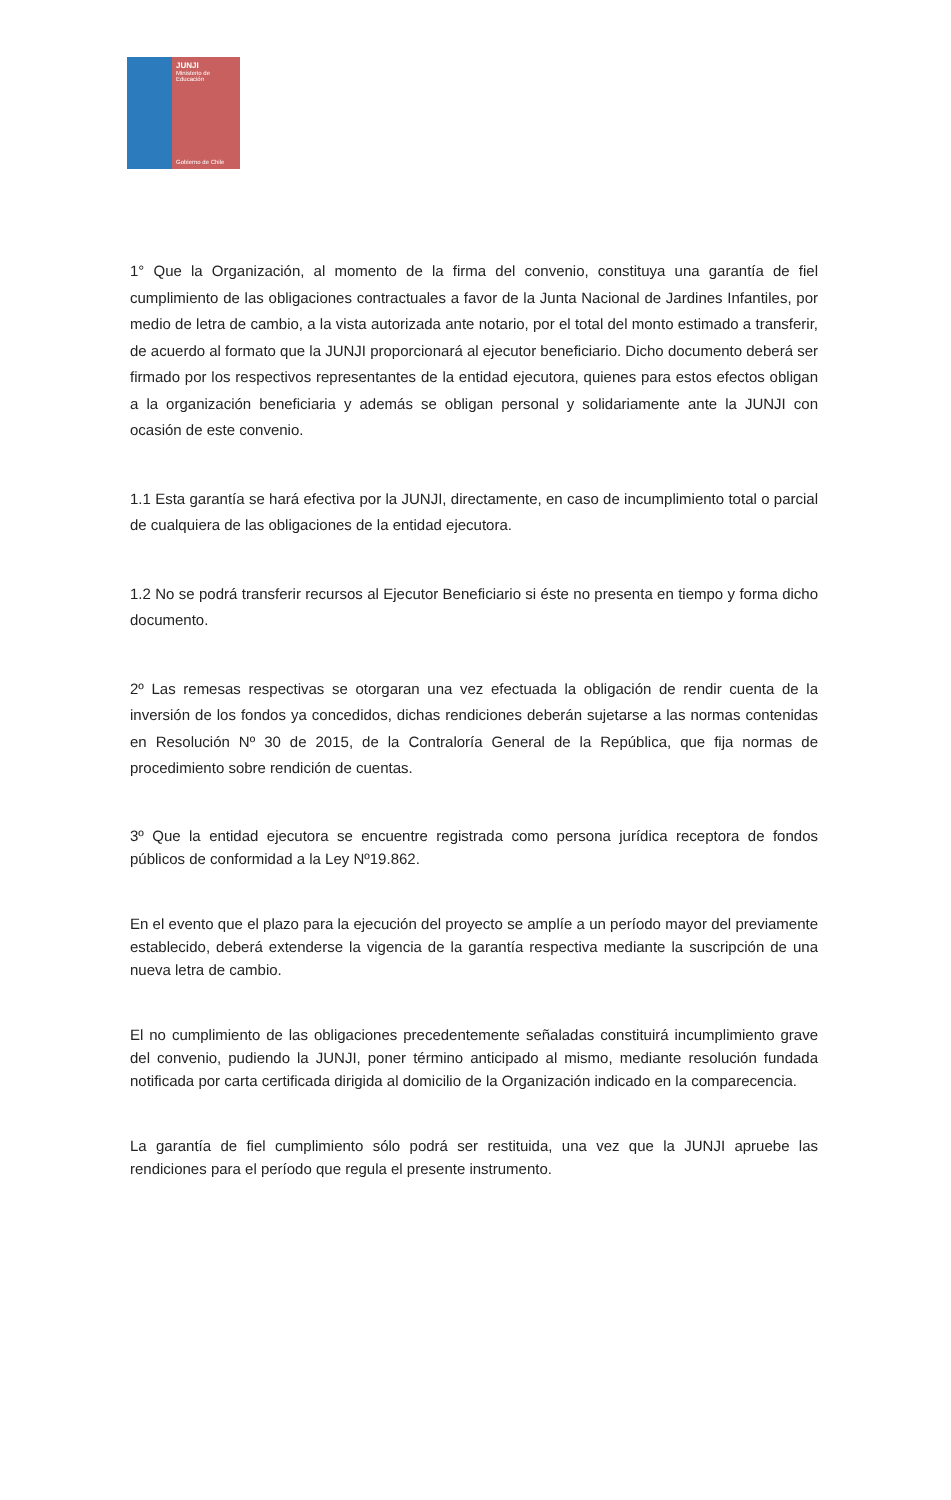JUNJI
Ministerio de
Educación
Gobierno de Chile
1° Que la Organización, al momento de la firma del convenio, constituya una garantía de fiel cumplimiento de las obligaciones contractuales a favor de la Junta Nacional de Jardines Infantiles, por medio de letra de cambio, a la vista autorizada ante notario, por el total del monto estimado a transferir, de acuerdo al formato que la JUNJI proporcionará al ejecutor beneficiario. Dicho documento deberá ser firmado por los respectivos representantes de la entidad ejecutora, quienes para estos efectos obligan a la organización beneficiaria y además se obligan personal y solidariamente ante la JUNJI con ocasión de este convenio.
1.1 Esta garantía se hará efectiva por la JUNJI, directamente, en caso de incumplimiento total o parcial de cualquiera de las obligaciones de la entidad ejecutora.
1.2 No se podrá transferir recursos al Ejecutor Beneficiario si éste no presenta en tiempo y forma dicho documento.
2º Las remesas respectivas se otorgaran una vez efectuada la obligación de rendir cuenta de la inversión de los fondos ya concedidos, dichas rendiciones deberán sujetarse a las normas contenidas en Resolución Nº 30 de 2015, de la Contraloría General de la República, que fija normas de procedimiento sobre rendición de cuentas.
3º Que la entidad ejecutora se encuentre registrada como persona jurídica receptora de fondos públicos de conformidad a la Ley Nº19.862.
En el evento que el plazo para la ejecución del proyecto se amplíe a un período mayor del previamente establecido, deberá extenderse la vigencia de la garantía respectiva mediante la suscripción de una nueva letra de cambio.
El no cumplimiento de las obligaciones precedentemente señaladas constituirá incumplimiento grave del convenio, pudiendo la JUNJI, poner término anticipado al mismo, mediante resolución fundada notificada por carta certificada dirigida al domicilio de la Organización indicado en la comparecencia.
La garantía de fiel cumplimiento sólo podrá ser restituida, una vez que la JUNJI apruebe las rendiciones para el período que regula el presente instrumento.